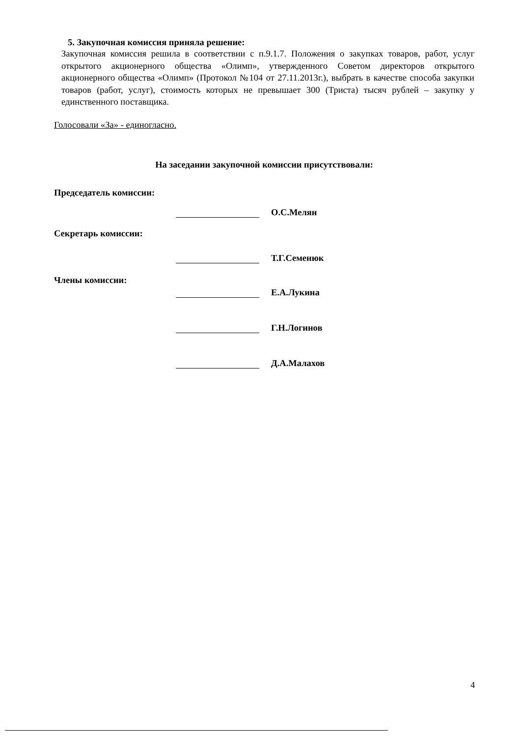5. Закупочная комиссия приняла решение:
Закупочная комиссия решила в соответствии с п.9.1.7. Положения о закупках товаров, работ, услуг открытого акционерного общества «Олимп», утвержденного Советом директоров открытого акционерного общества «Олимп» (Протокол №104 от 27.11.2013г.), выбрать в качестве способа закупки товаров (работ, услуг), стоимость которых не превышает 300 (Триста) тысяч рублей – закупку у единственного поставщика.
Голосовали «За» - единогласно.
На заседании закупочной комиссии присутствовали:
Председатель комиссии:
О.С.Мелян
Секретарь комиссии:
Т.Г.Семенюк
Члены комиссии: Е.А.Лукина
Г.Н.Логинов
Д.А.Малахов
4